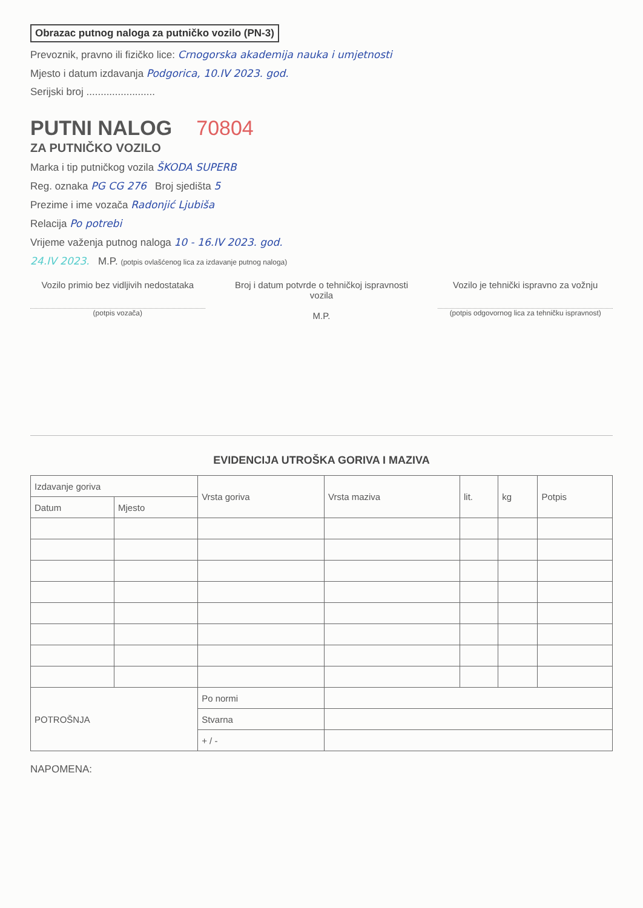Obrazac putnog naloga za putničko vozilo (PN-3)
Prevoznik, pravno ili fizičko lice: Crnogorska akademija nauka i umjetnosti
Mjesto i datum izdavanja Podgorica, 10.IV 2023. god.
Serijski broj ........................
PUTNI NALOG
70804
ZA PUTNIČKO VOZILO
Marka i tip putničkog vozila ŠKODA SUPERB
Reg. oznaka PG CG 276 Broj sjedišta 5
Prezime i ime vozača Radonjić Ljubiša
Relacija Po potrebi
Vrijeme važenja putnog naloga 10 - 16.IV 2023. god.
24.IV 2023. M.P. (potpis ovlašćenog lica za izdavanje putnog naloga)
Vozilo primio bez vidljivih nedostataka
(potpis vozača)
Broj i datum potvrde o tehničkoj ispravnosti vozila
M.P.
Vozilo je tehnički ispravno za vožnju
(potpis odgovornog lica za tehničku ispravnost)
EVIDENCIJA UTROŠKA GORIVA I MAZIVA
| Izdavanje goriva | | Vrsta goriva | Vrsta maziva | lit. | kg | Potpis |
| --- | --- | --- | --- | --- | --- | --- |
| Datum | Mjesto | | | | | |
| POTROŠNJA | | Po normi | | | | |
| | | Stvarna | | | | |
| | | + / - | | | | |
NAPOMENA: